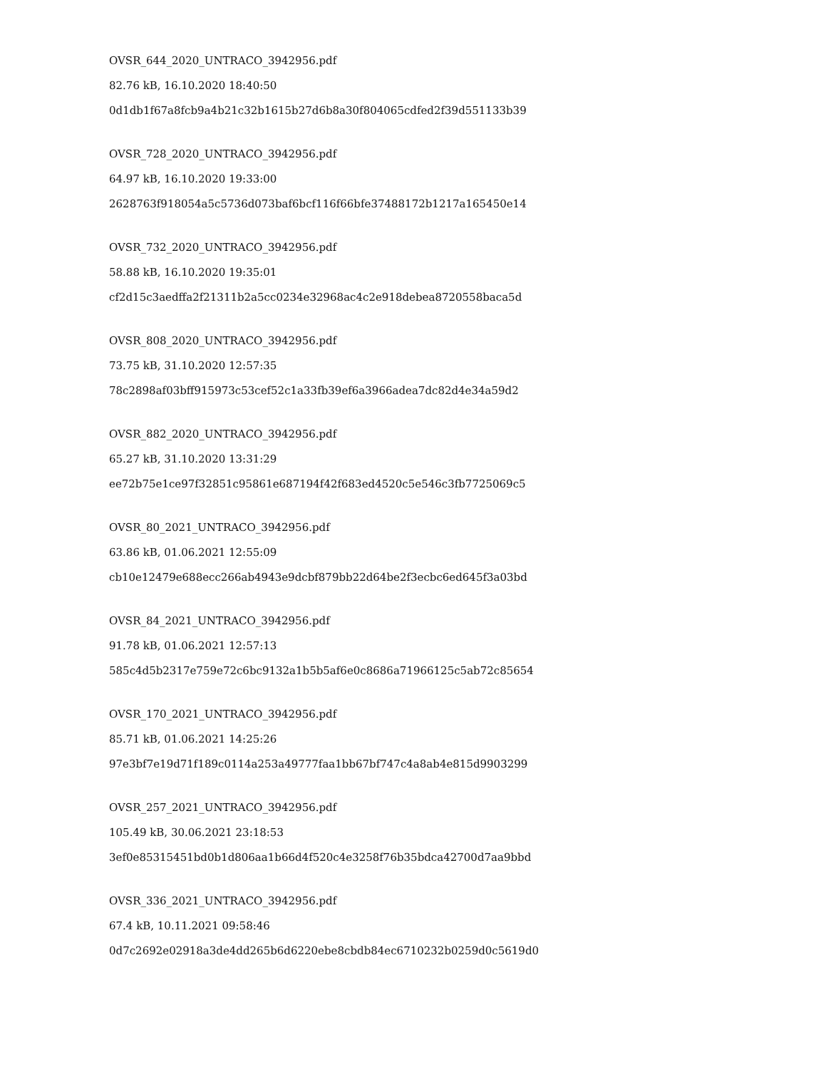OVSR_644_2020_UNTRACO_3942956.pdf
82.76 kB, 16.10.2020 18:40:50
0d1db1f67a8fcb9a4b21c32b1615b27d6b8a30f804065cdfed2f39d551133b39
OVSR_728_2020_UNTRACO_3942956.pdf
64.97 kB, 16.10.2020 19:33:00
2628763f918054a5c5736d073baf6bcf116f66bfe37488172b1217a165450e14
OVSR_732_2020_UNTRACO_3942956.pdf
58.88 kB, 16.10.2020 19:35:01
cf2d15c3aedffa2f21311b2a5cc0234e32968ac4c2e918debea8720558baca5d
OVSR_808_2020_UNTRACO_3942956.pdf
73.75 kB, 31.10.2020 12:57:35
78c2898af03bff915973c53cef52c1a33fb39ef6a3966adea7dc82d4e34a59d2
OVSR_882_2020_UNTRACO_3942956.pdf
65.27 kB, 31.10.2020 13:31:29
ee72b75e1ce97f32851c95861e687194f42f683ed4520c5e546c3fb7725069c5
OVSR_80_2021_UNTRACO_3942956.pdf
63.86 kB, 01.06.2021 12:55:09
cb10e12479e688ecc266ab4943e9dcbf879bb22d64be2f3ecbc6ed645f3a03bd
OVSR_84_2021_UNTRACO_3942956.pdf
91.78 kB, 01.06.2021 12:57:13
585c4d5b2317e759e72c6bc9132a1b5b5af6e0c8686a71966125c5ab72c85654
OVSR_170_2021_UNTRACO_3942956.pdf
85.71 kB, 01.06.2021 14:25:26
97e3bf7e19d71f189c0114a253a49777faa1bb67bf747c4a8ab4e815d9903299
OVSR_257_2021_UNTRACO_3942956.pdf
105.49 kB, 30.06.2021 23:18:53
3ef0e85315451bd0b1d806aa1b66d4f520c4e3258f76b35bdca42700d7aa9bbd
OVSR_336_2021_UNTRACO_3942956.pdf
67.4 kB, 10.11.2021 09:58:46
0d7c2692e02918a3de4dd265b6d6220ebe8cbdb84ec6710232b0259d0c5619d0